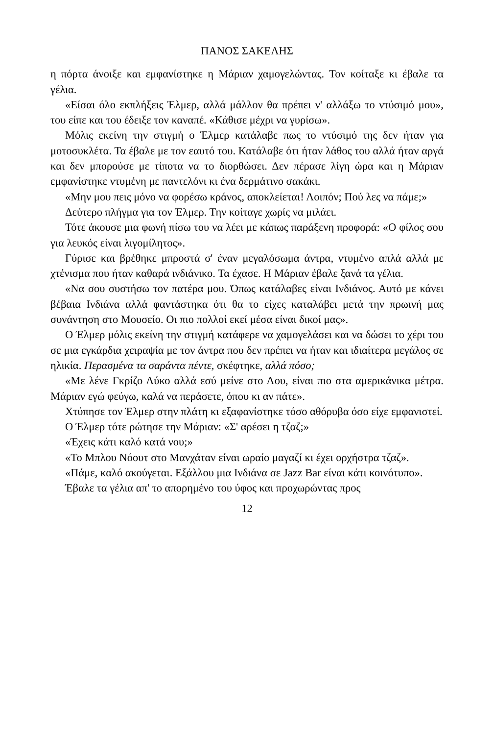ΠΑΝΟΣ ΣΑΚΕΛΗΣ
η πόρτα άνοιξε και εμφανίστηκε η Μάριαν χαμογελώντας. Τον κοίταξε κι έβαλε τα γέλια.
«Είσαι όλο εκπλήξεις Έλμερ, αλλά μάλλον θα πρέπει ν' αλλάξω το ντύσιμό μου», του είπε και του έδειξε τον καναπέ. «Κάθισε μέχρι να γυρίσω».
Μόλις εκείνη την στιγμή ο Έλμερ κατάλαβε πως το ντύσιμό της δεν ήταν για μοτοσυκλέτα. Τα έβαλε με τον εαυτό του. Κατάλαβε ότι ήταν λάθος του αλλά ήταν αργά και δεν μπορούσε με τίποτα να το διορθώσει. Δεν πέρασε λίγη ώρα και η Μάριαν εμφανίστηκε ντυμένη με παντελόνι κι ένα δερμάτινο σακάκι.
«Μην μου πεις μόνο να φορέσω κράνος, αποκλείεται! Λοιπόν; Πού λες να πάμε;»
Δεύτερο πλήγμα για τον Έλμερ. Την κοίταγε χωρίς να μιλάει.
Τότε άκουσε μια φωνή πίσω του να λέει με κάπως παράξενη προφορά: «Ο φίλος σου για λευκός είναι λιγομίλητος».
Γύρισε και βρέθηκε μπροστά σ' έναν μεγαλόσωμα άντρα, ντυμένο απλά αλλά με χτένισμα που ήταν καθαρά ινδιάνικο. Τα έχασε. Η Μάριαν έβαλε ξανά τα γέλια.
«Να σου συστήσω τον πατέρα μου. Όπως κατάλαβες είναι Ινδιάνος. Αυτό με κάνει βέβαια Ινδιάνα αλλά φαντάστηκα ότι θα το είχες καταλάβει μετά την πρωινή μας συνάντηση στο Μουσείο. Οι πιο πολλοί εκεί μέσα είναι δικοί μας».
Ο Έλμερ μόλις εκείνη την στιγμή κατάφερε να χαμογελάσει και να δώσει το χέρι του σε μια εγκάρδια χειραψία με τον άντρα που δεν πρέπει να ήταν και ιδιαίτερα μεγάλος σε ηλικία. Περασμένα τα σαράντα πέντε, σκέφτηκε, αλλά πόσο;
«Με λένε Γκρίζο Λύκο αλλά εσύ μείνε στο Λου, είναι πιο στα αμερικάνικα μέτρα. Μάριαν εγώ φεύγω, καλά να περάσετε, όπου κι αν πάτε».
Χτύπησε τον Έλμερ στην πλάτη κι εξαφανίστηκε τόσο αθόρυβα όσο είχε εμφανιστεί.
Ο Έλμερ τότε ρώτησε την Μάριαν: «Σ' αρέσει η τζαζ;»
«Έχεις κάτι καλό κατά νου;»
«Το Μπλου Νόουτ στο Μανχάταν είναι ωραίο μαγαζί κι έχει ορχήστρα τζαζ».
«Πάμε, καλό ακούγεται. Εξάλλου μια Ινδιάνα σε Jazz Bar είναι κάτι κοινότυπο».
Έβαλε τα γέλια απ' το απορημένο του ύφος και προχωρώντας προς
12